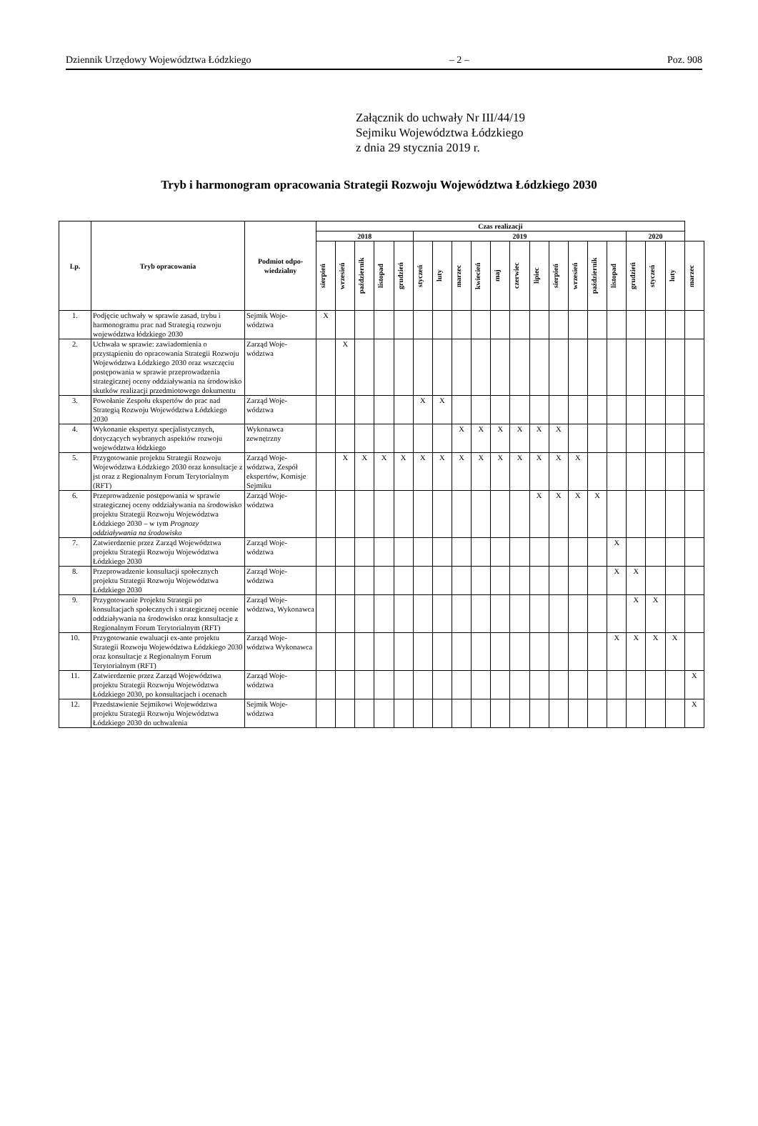Dziennik Urzędowy Województwa Łódzkiego – 2 – Poz. 908
Załącznik do uchwały Nr III/44/19
Sejmiku Województwa Łódzkiego
z dnia 29 stycznia 2019 r.
Tryb i harmonogram opracowania Strategii Rozwoju Województwa Łódzkiego 2030
| Lp. | Tryb opracowania | Podmiot odpo- wiedzialny | Czas realizacji | | | | | | | | | | | | | | | | | | | |
| --- | --- | --- | --- | --- | --- | --- | --- | --- | --- | --- | --- | --- | --- | --- | --- | --- | --- | --- | --- | --- | --- | --- |
| | | | 2018 | | | | | 2019 | | | | | | | | | | | 2020 | | | |
| | | | sierpień | wrzesień | październik | listopad | grudzień | styczeń | luty | marzec | kwiecień | maj | czerwiec | lipiec | sierpień | wrzesień | październik | listopad | grudzień | styczeń | luty | marzec |
| 1. | Podjęcie uchwały w sprawie zasad, trybu i harmonogramu prac nad Strategią rozwoju województwa łódzkiego 2030 | Sejmik Woje- wództwa | X | | | | | | | | | | | | | | | | | | | |
| 2. | Uchwała w sprawie: zawiadomienia o przystąpieniu do opracowania Strategii Rozwoju Województwa Łódzkiego 2030 oraz wszczęciu postępowania w sprawie przeprowadzenia strategicznej oceny oddziaływania na środowisko skutków realizacji przedmiotowego dokumentu | Zarząd Woje- wództwa | | X | | | | | | | | | | | | | | | | | | |
| 3. | Powołanie Zespołu ekspertów do prac nad Strategią Rozwoju Województwa Łódzkiego 2030 | Zarząd Woje- wództwa | | | | | | X | X | | | | | | | | | | | | | |
| 4. | Wykonanie ekspertyz specjalistycznych, dotyczących wybranych aspektów rozwoju województwa łódzkiego | Wykonawca zewnętrzny | | | | | | | | X | X | X | X | X | X | | | | | | | |
| 5. | Przygotowanie projektu Strategii Rozwoju Województwa Łódzkiego 2030 oraz konsultacje z jst oraz z Regionalnym Forum Terytorialnym (RFT) | Zarząd Woje- wództwa, Zespół ekspertów, Komisje Sejmiku | | X | X | X | X | X | X | X | X | X | X | X | X | X | | | | | | |
| 6. | Przeprowadzenie postępowania w sprawie strategicznej oceny oddziaływania na środowisko projektu Strategii Rozwoju Województwa Łódzkiego 2030 – w tym Prognozy oddziaływania na środowisko | Zarząd Woje- wództwa | | | | | | | | | | | | X | X | X | X | | | | | |
| 7. | Zatwierdzenie przez Zarząd Województwa projektu Strategii Rozwoju Województwa Łódzkiego 2030 | Zarząd Woje- wództwa | | | | | | | | | | | | | | | | X | | | | |
| 8. | Przeprowadzenie konsultacji społecznych projektu Strategii Rozwoju Województwa Łódzkiego 2030 | Zarząd Woje- wództwa | | | | | | | | | | | | | | | | X | X | | | |
| 9. | Przygotowanie Projektu Strategii po konsultacjach społecznych i strategicznej ocenie oddziaływania na środowisko oraz konsultacje z Regionalnym Forum Terytorialnym (RFT) | Zarząd Woje- wództwa, Wykonawca | | | | | | | | | | | | | | | | | X | X | | |
| 10. | Przygotowanie ewaluacji ex-ante projektu Strategii Rozwoju Województwa Łódzkiego 2030 oraz konsultacje z Regionalnym Forum Terytorialnym (RFT) | Zarząd Woje- wództwa Wykonawca | | | | | | | | | | | | | | | | X | X | X | X | |
| 11. | Zatwierdzenie przez Zarząd Województwa projektu Strategii Rozwoju Województwa Łódzkiego 2030, po konsultacjach i ocenach | Zarząd Woje- wództwa | | | | | | | | | | | | | | | | | | | | X |
| 12. | Przedstawienie Sejmikowi Województwa projektu Strategii Rozwoju Województwa Łódzkiego 2030 do uchwalenia | Sejmik Woje- wództwa | | | | | | | | | | | | | | | | | | | | X |